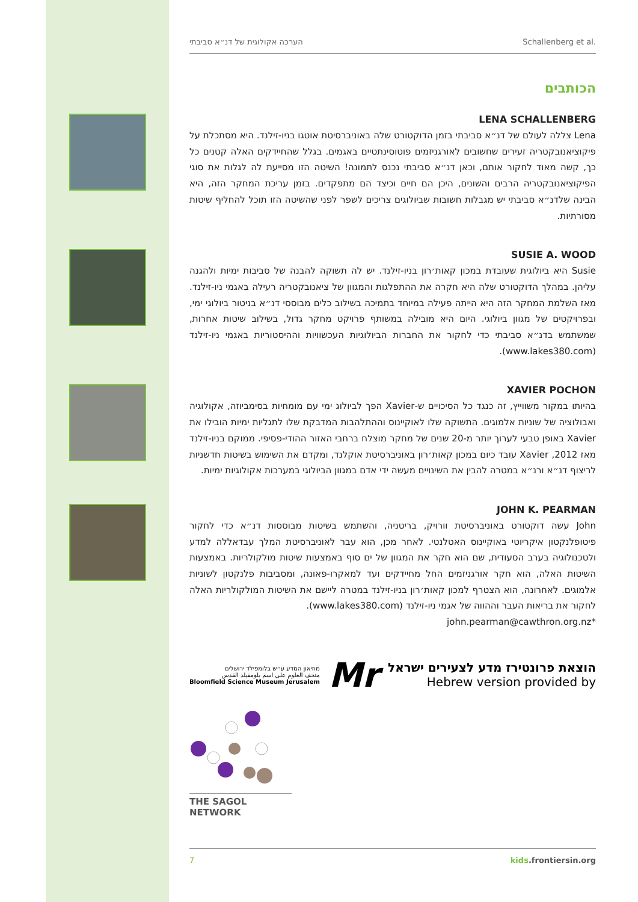הערכה אקולוגית של דנ״א סביבתי Schallenberg et al.
הכותבים
LENA SCHALLENBERG
Lena צללה לעולם של דנ״א סביבתי בזמן הדוקטורט שלה באוניברסיטת אוטגו בניו-זילנד. היא מסתכלת על פיקוציאנובקטריה זעירים שחשובים לאורגניזמים פוטוסינתטיים באגמים. בגלל שהחיידקים האלה קטנים כל כך, קשה מאוד לחקור אותם, וכאן דנ״א סביבתי נכנס לתמונה! השיטה הזו מסייעת לה לגלות את סוגי הפיקוציאנובקטריה הרבים והשונים, היכן הם חיים וכיצד הם מתפקדים. בזמן עריכת המחקר הזה, היא הבינה שלדנ״א סביבתי יש מגבלות חשובות שביולוגים צריכים לשפר לפני שהשיטה הזו תוכל להחליף שיטות מסורתיות.
SUSIE A. WOOD
Susie היא ביולוגית שעובדת במכון קאות׳רון בניו-זילנד. יש לה תשוקה להבנה של סביבות ימיות ולהגנה עליהן. במהלך הדוקטורט שלה היא חקרה את ההתפלגות והמגוון של ציאנובקטריה רעילה באגמי ניו-זילנד. מאז השלמת המחקר הזה היא הייתה פעילה במיוחד בתמיכה בשילוב כלים מבוססי דנ״א בניטור ביולוגי ימי, ובפרויקטים של מגוון ביולוגי. היום היא מובילה במשותף פרויקט מחקר גדול, בשילוב שיטות אחרות, שמשתמש בדנ״א סביבתי כדי לחקור את החברות הביולוגיות העכשוויות וההיסטוריות באגמי ניו-זילנד (www.lakes380.com).
XAVIER POCHON
בהיותו במקור משווייץ, זה כנגד כל הסיכויים ש-Xavier הפך לביולוג ימי עם מומחיות בסימביוזה, אקולוגיה ואבולוציה של שוניות אלמוגים. התשוקה שלו לאוקיינוס וההתלהבות המדבקת שלו לתגליות ימיות הובילו את Xavier באופן טבעי לערוך יותר מ-20 שנים של מחקר מוצלח ברחבי האזור ההודי-פסיפי. ממוקם בניו-זילנד מאז 2012, Xavier עובד כיום במכון קאות׳רון באוניברסיטת אוקלנד, ומקדם את השימוש בשיטות חדשניות לריצוף דנ״א ורנ״א במטרה להבין את השינויים מעשה ידי אדם במגוון הביולוגי במערכות אקולוגיות ימיות.
JOHN K. PEARMAN
John עשה דוקטורט באוניברסיטת וורויק, בריטניה, והשתמש בשיטות מבוססות דנ״א כדי לחקור פיטופלנקטון איקריוטי באוקיינוס האטלנטי. לאחר מכן, הוא עבר לאוניברסיטת המלך עבדאללה למדע ולטכנולוגיה בערב הסעודית, שם הוא חקר את המגוון של ים סוף באמצעות שיטות מולקולריות. באמצעות השיטות האלה, הוא חקר אורגניזמים החל מחיידקים ועד למאקרו-פאונה, ומסביבות פלנקטון לשוניות אלמוגים. לאחרונה, הוא הצטרף למכון קאות׳רון בניו-זילנד במטרה ליישם את השיטות המולקולריות האלה לחקור את בריאות העבר וההווה של אגמי ניו-זילנד (www.lakes380.com).
*john.pearman@cawthron.org.nz
מוזיאון המדע ע״ש בלומפילד ירושלים
متحف العلوم على اسم بلومفيلد القدس
Bloomfield Science Museum Jerusalem
Mr
הוצאת פרונטירז מדע לצעירים ישראל
Hebrew version provided by
THE SAGOL NETWORK
7 kids.frontiersin.org